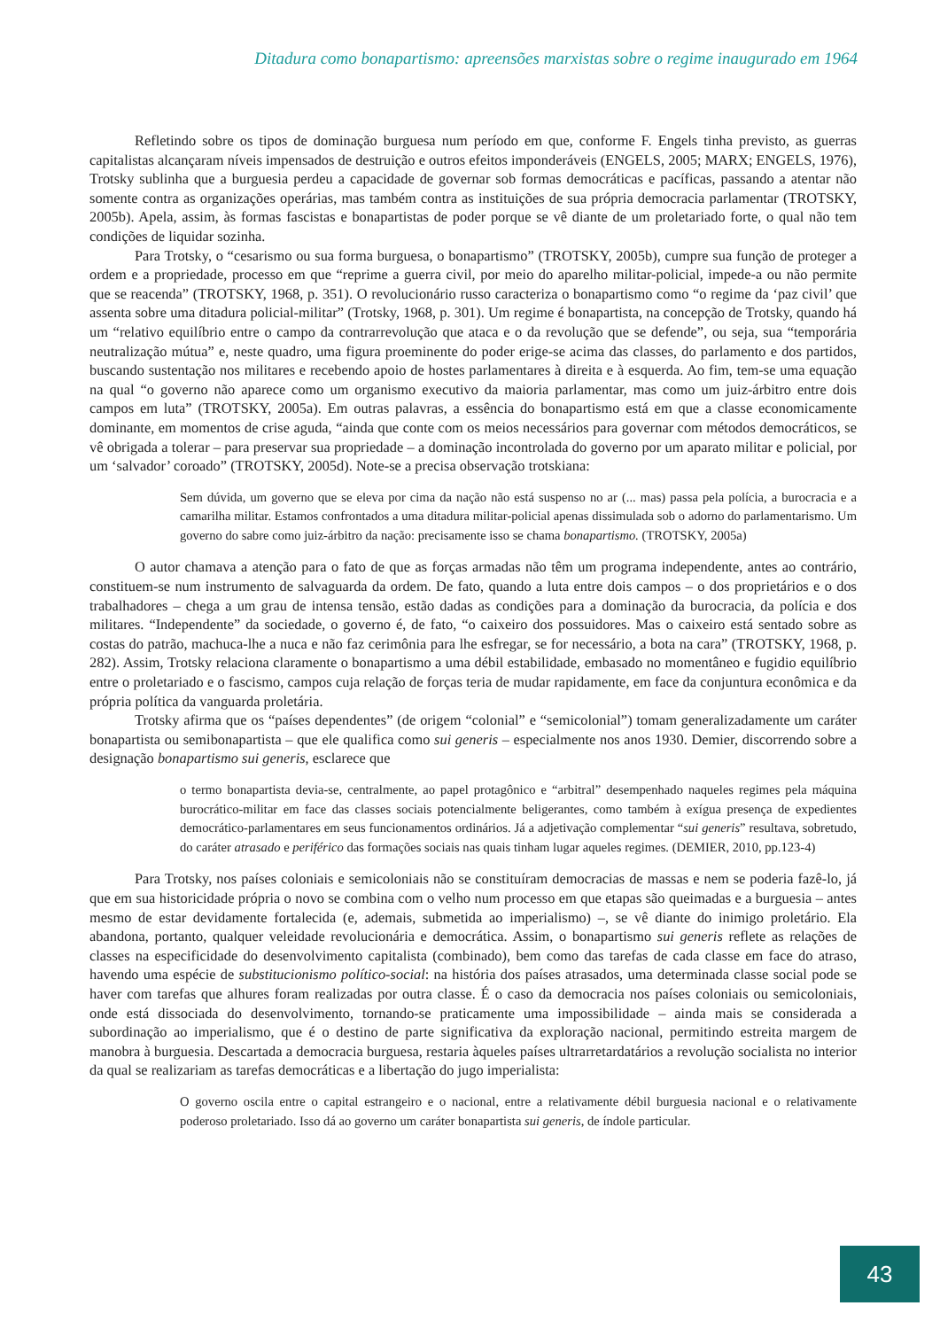Ditadura como bonapartismo: apreensões marxistas sobre o regime inaugurado em 1964
Refletindo sobre os tipos de dominação burguesa num período em que, conforme F. Engels tinha previsto, as guerras capitalistas alcançaram níveis impensados de destruição e outros efeitos imponderáveis (ENGELS, 2005; MARX; ENGELS, 1976), Trotsky sublinha que a burguesia perdeu a capacidade de governar sob formas democráticas e pacíficas, passando a atentar não somente contra as organizações operárias, mas também contra as instituições de sua própria democracia parlamentar (TROTSKY, 2005b). Apela, assim, às formas fascistas e bonapartistas de poder porque se vê diante de um proletariado forte, o qual não tem condições de liquidar sozinha.
Para Trotsky, o “cesarismo ou sua forma burguesa, o bonapartismo” (TROTSKY, 2005b), cumpre sua função de proteger a ordem e a propriedade, processo em que “reprime a guerra civil, por meio do aparelho militar-policial, impede-a ou não permite que se reacenda” (TROTSKY, 1968, p. 351). O revolucionário russo caracteriza o bonapartismo como “o regime da ‘paz civil’ que assenta sobre uma ditadura policial-militar” (Trotsky, 1968, p. 301). Um regime é bonapartista, na concepção de Trotsky, quando há um “relativo equilíbrio entre o campo da contrarrevolução que ataca e o da revolução que se defende”, ou seja, sua “temporária neutralização mútua” e, neste quadro, uma figura proeminente do poder erige-se acima das classes, do parlamento e dos partidos, buscando sustentação nos militares e recebendo apoio de hostes parlamentares à direita e à esquerda. Ao fim, tem-se uma equação na qual “o governo não aparece como um organismo executivo da maioria parlamentar, mas como um juiz-árbitro entre dois campos em luta” (TROTSKY, 2005a). Em outras palavras, a essência do bonapartismo está em que a classe economicamente dominante, em momentos de crise aguda, “ainda que conte com os meios necessários para governar com métodos democráticos, se vê obrigada a tolerar – para preservar sua propriedade – a dominação incontrolada do governo por um aparato militar e policial, por um ‘salvador’ coroado” (TROTSKY, 2005d). Note-se a precisa observação trotskiana:
Sem dúvida, um governo que se eleva por cima da nação não está suspenso no ar (... mas) passa pela polícia, a burocracia e a camarilha militar. Estamos confrontados a uma ditadura militar-policial apenas dissimulada sob o adorno do parlamentarismo. Um governo do sabre como juiz-árbitro da nação: precisamente isso se chama bonapartismo. (TROTSKY, 2005a)
O autor chamava a atenção para o fato de que as forças armadas não têm um programa independente, antes ao contrário, constituem-se num instrumento de salvaguarda da ordem. De fato, quando a luta entre dois campos – o dos proprietários e o dos trabalhadores – chega a um grau de intensa tensão, estão dadas as condições para a dominação da burocracia, da polícia e dos militares. “Independente” da sociedade, o governo é, de fato, “o caixeiro dos possuidores. Mas o caixeiro está sentado sobre as costas do patrão, machuca-lhe a nuca e não faz cerimônia para lhe esfregar, se for necessário, a bota na cara” (TROTSKY, 1968, p. 282). Assim, Trotsky relaciona claramente o bonapartismo a uma débil estabilidade, embasado no momentâneo e fugidio equilíbrio entre o proletariado e o fascismo, campos cuja relação de forças teria de mudar rapidamente, em face da conjuntura econômica e da própria política da vanguarda proletária.
Trotsky afirma que os “países dependentes” (de origem “colonial” e “semicolonial”) tomam generalizadamente um caráter bonapartista ou semibonapartista – que ele qualifica como sui generis – especialmente nos anos 1930. Demier, discorrendo sobre a designação bonapartismo sui generis, esclarece que
o termo bonapartista devia-se, centralmente, ao papel protagônico e “arbitral” desempenhado naqueles regimes pela máquina burocrático-militar em face das classes sociais potencialmente beligerantes, como também à exígua presença de expedientes democrático-parlamentares em seus funcionamentos ordinários. Já a adjetivação complementar “sui generis” resultava, sobretudo, do caráter atrasado e periférico das formações sociais nas quais tinham lugar aqueles regimes. (DEMIER, 2010, pp.123-4)
Para Trotsky, nos países coloniais e semicoloniais não se constituíram democracias de massas e nem se poderia fazê-lo, já que em sua historicidade própria o novo se combina com o velho num processo em que etapas são queimadas e a burguesia – antes mesmo de estar devidamente fortalecida (e, ademais, submetida ao imperialismo) –, se vê diante do inimigo proletário. Ela abandona, portanto, qualquer veleidade revolucionária e democrática. Assim, o bonapartismo sui generis reflete as relações de classes na especificidade do desenvolvimento capitalista (combinado), bem como das tarefas de cada classe em face do atraso, havendo uma espécie de substitucionismo político-social: na história dos países atrasados, uma determinada classe social pode se haver com tarefas que alhures foram realizadas por outra classe. É o caso da democracia nos países coloniais ou semicoloniais, onde está dissociada do desenvolvimento, tornando-se praticamente uma impossibilidade – ainda mais se considerada a subordinação ao imperialismo, que é o destino de parte significativa da exploração nacional, permitindo estreita margem de manobra à burguesia. Descartada a democracia burguesa, restaria àqueles países ultrarretardatários a revolução socialista no interior da qual se realizariam as tarefas democráticas e a libertação do jugo imperialista:
O governo oscila entre o capital estrangeiro e o nacional, entre a relativamente débil burguesia nacional e o relativamente poderoso proletariado. Isso dá ao governo um caráter bonapartista sui generis, de índole particular.
43